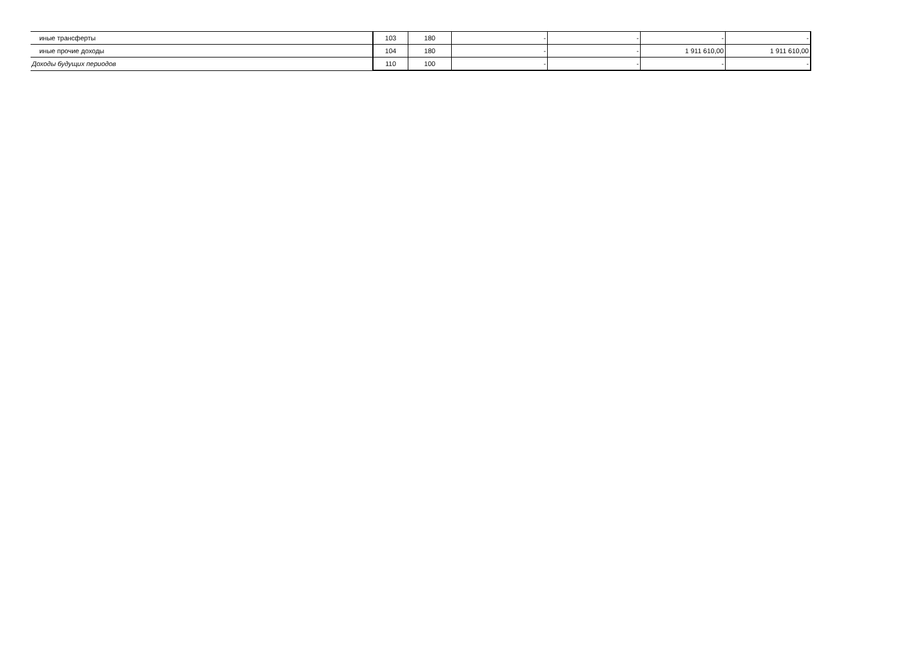| иные трансферты | 103 | 180 | - | - | - | - |
| иные прочие доходы | 104 | 180 | - | - | 1 911 610,00 | 1 911 610,00 |
| Доходы будущих периодов | 110 | 100 | - | - | - | - |